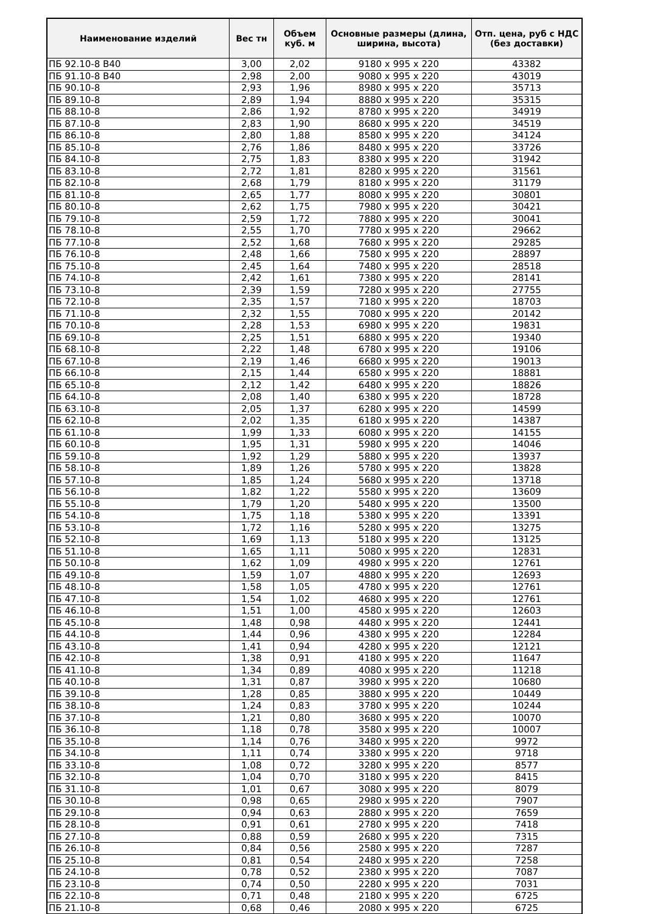| Наименование изделий | Вес тн | Объем куб. м | Основные размеры (длина, ширина, высота) | Отп. цена, руб с НДС (без доставки) |
| --- | --- | --- | --- | --- |
| ПБ 92.10-8 В40 | 3,00 | 2,02 | 9180 x 995 x 220 | 43382 |
| ПБ 91.10-8 В40 | 2,98 | 2,00 | 9080 x 995 x 220 | 43019 |
| ПБ 90.10-8 | 2,93 | 1,96 | 8980 x 995 x 220 | 35713 |
| ПБ 89.10-8 | 2,89 | 1,94 | 8880 x 995 x 220 | 35315 |
| ПБ 88.10-8 | 2,86 | 1,92 | 8780 x 995 x 220 | 34919 |
| ПБ 87.10-8 | 2,83 | 1,90 | 8680 x 995 x 220 | 34519 |
| ПБ 86.10-8 | 2,80 | 1,88 | 8580 x 995 x 220 | 34124 |
| ПБ 85.10-8 | 2,76 | 1,86 | 8480 x 995 x 220 | 33726 |
| ПБ 84.10-8 | 2,75 | 1,83 | 8380 x 995 x 220 | 31942 |
| ПБ 83.10-8 | 2,72 | 1,81 | 8280 x 995 x 220 | 31561 |
| ПБ 82.10-8 | 2,68 | 1,79 | 8180 x 995 x 220 | 31179 |
| ПБ 81.10-8 | 2,65 | 1,77 | 8080 x 995 x 220 | 30801 |
| ПБ 80.10-8 | 2,62 | 1,75 | 7980 x 995 x 220 | 30421 |
| ПБ 79.10-8 | 2,59 | 1,72 | 7880 x 995 x 220 | 30041 |
| ПБ 78.10-8 | 2,55 | 1,70 | 7780 x 995 x 220 | 29662 |
| ПБ 77.10-8 | 2,52 | 1,68 | 7680 x 995 x 220 | 29285 |
| ПБ 76.10-8 | 2,48 | 1,66 | 7580 x 995 x 220 | 28897 |
| ПБ 75.10-8 | 2,45 | 1,64 | 7480 x 995 x 220 | 28518 |
| ПБ 74.10-8 | 2,42 | 1,61 | 7380 x 995 x 220 | 28141 |
| ПБ 73.10-8 | 2,39 | 1,59 | 7280 x 995 x 220 | 27755 |
| ПБ 72.10-8 | 2,35 | 1,57 | 7180 x 995 x 220 | 18703 |
| ПБ 71.10-8 | 2,32 | 1,55 | 7080 x 995 x 220 | 20142 |
| ПБ 70.10-8 | 2,28 | 1,53 | 6980 x 995 x 220 | 19831 |
| ПБ 69.10-8 | 2,25 | 1,51 | 6880 x 995 x 220 | 19340 |
| ПБ 68.10-8 | 2,22 | 1,48 | 6780 x 995 x 220 | 19106 |
| ПБ 67.10-8 | 2,19 | 1,46 | 6680 x 995 x 220 | 19013 |
| ПБ 66.10-8 | 2,15 | 1,44 | 6580 x 995 x 220 | 18881 |
| ПБ 65.10-8 | 2,12 | 1,42 | 6480 x 995 x 220 | 18826 |
| ПБ 64.10-8 | 2,08 | 1,40 | 6380 x 995 x 220 | 18728 |
| ПБ 63.10-8 | 2,05 | 1,37 | 6280 x 995 x 220 | 14599 |
| ПБ 62.10-8 | 2,02 | 1,35 | 6180 x 995 x 220 | 14387 |
| ПБ 61.10-8 | 1,99 | 1,33 | 6080 x 995 x 220 | 14155 |
| ПБ 60.10-8 | 1,95 | 1,31 | 5980 x 995 x 220 | 14046 |
| ПБ 59.10-8 | 1,92 | 1,29 | 5880 x 995 x 220 | 13937 |
| ПБ 58.10-8 | 1,89 | 1,26 | 5780 x 995 x 220 | 13828 |
| ПБ 57.10-8 | 1,85 | 1,24 | 5680 x 995 x 220 | 13718 |
| ПБ 56.10-8 | 1,82 | 1,22 | 5580 x 995 x 220 | 13609 |
| ПБ 55.10-8 | 1,79 | 1,20 | 5480 x 995 x 220 | 13500 |
| ПБ 54.10-8 | 1,75 | 1,18 | 5380 x 995 x 220 | 13391 |
| ПБ 53.10-8 | 1,72 | 1,16 | 5280 x 995 x 220 | 13275 |
| ПБ 52.10-8 | 1,69 | 1,13 | 5180 x 995 x 220 | 13125 |
| ПБ 51.10-8 | 1,65 | 1,11 | 5080 x 995 x 220 | 12831 |
| ПБ 50.10-8 | 1,62 | 1,09 | 4980 x 995 x 220 | 12761 |
| ПБ 49.10-8 | 1,59 | 1,07 | 4880 x 995 x 220 | 12693 |
| ПБ 48.10-8 | 1,58 | 1,05 | 4780 x 995 x 220 | 12761 |
| ПБ 47.10-8 | 1,54 | 1,02 | 4680 x 995 x 220 | 12761 |
| ПБ 46.10-8 | 1,51 | 1,00 | 4580 x 995 x 220 | 12603 |
| ПБ 45.10-8 | 1,48 | 0,98 | 4480 x 995 x 220 | 12441 |
| ПБ 44.10-8 | 1,44 | 0,96 | 4380 x 995 x 220 | 12284 |
| ПБ 43.10-8 | 1,41 | 0,94 | 4280 x 995 x 220 | 12121 |
| ПБ 42.10-8 | 1,38 | 0,91 | 4180 x 995 x 220 | 11647 |
| ПБ 41.10-8 | 1,34 | 0,89 | 4080 x 995 x 220 | 11218 |
| ПБ 40.10-8 | 1,31 | 0,87 | 3980 x 995 x 220 | 10680 |
| ПБ 39.10-8 | 1,28 | 0,85 | 3880 x 995 x 220 | 10449 |
| ПБ 38.10-8 | 1,24 | 0,83 | 3780 x 995 x 220 | 10244 |
| ПБ 37.10-8 | 1,21 | 0,80 | 3680 x 995 x 220 | 10070 |
| ПБ 36.10-8 | 1,18 | 0,78 | 3580 x 995 x 220 | 10007 |
| ПБ 35.10-8 | 1,14 | 0,76 | 3480 x 995 x 220 | 9972 |
| ПБ 34.10-8 | 1,11 | 0,74 | 3380 x 995 x 220 | 9718 |
| ПБ 33.10-8 | 1,08 | 0,72 | 3280 x 995 x 220 | 8577 |
| ПБ 32.10-8 | 1,04 | 0,70 | 3180 x 995 x 220 | 8415 |
| ПБ 31.10-8 | 1,01 | 0,67 | 3080 x 995 x 220 | 8079 |
| ПБ 30.10-8 | 0,98 | 0,65 | 2980 x 995 x 220 | 7907 |
| ПБ 29.10-8 | 0,94 | 0,63 | 2880 x 995 x 220 | 7659 |
| ПБ 28.10-8 | 0,91 | 0,61 | 2780 x 995 x 220 | 7418 |
| ПБ 27.10-8 | 0,88 | 0,59 | 2680 x 995 x 220 | 7315 |
| ПБ 26.10-8 | 0,84 | 0,56 | 2580 x 995 x 220 | 7287 |
| ПБ 25.10-8 | 0,81 | 0,54 | 2480 x 995 x 220 | 7258 |
| ПБ 24.10-8 | 0,78 | 0,52 | 2380 x 995 x 220 | 7087 |
| ПБ 23.10-8 | 0,74 | 0,50 | 2280 x 995 x 220 | 7031 |
| ПБ 22.10-8 | 0,71 | 0,48 | 2180 x 995 x 220 | 6725 |
| ПБ 21.10-8 | 0,68 | 0,46 | 2080 x 995 x 220 | 6725 |